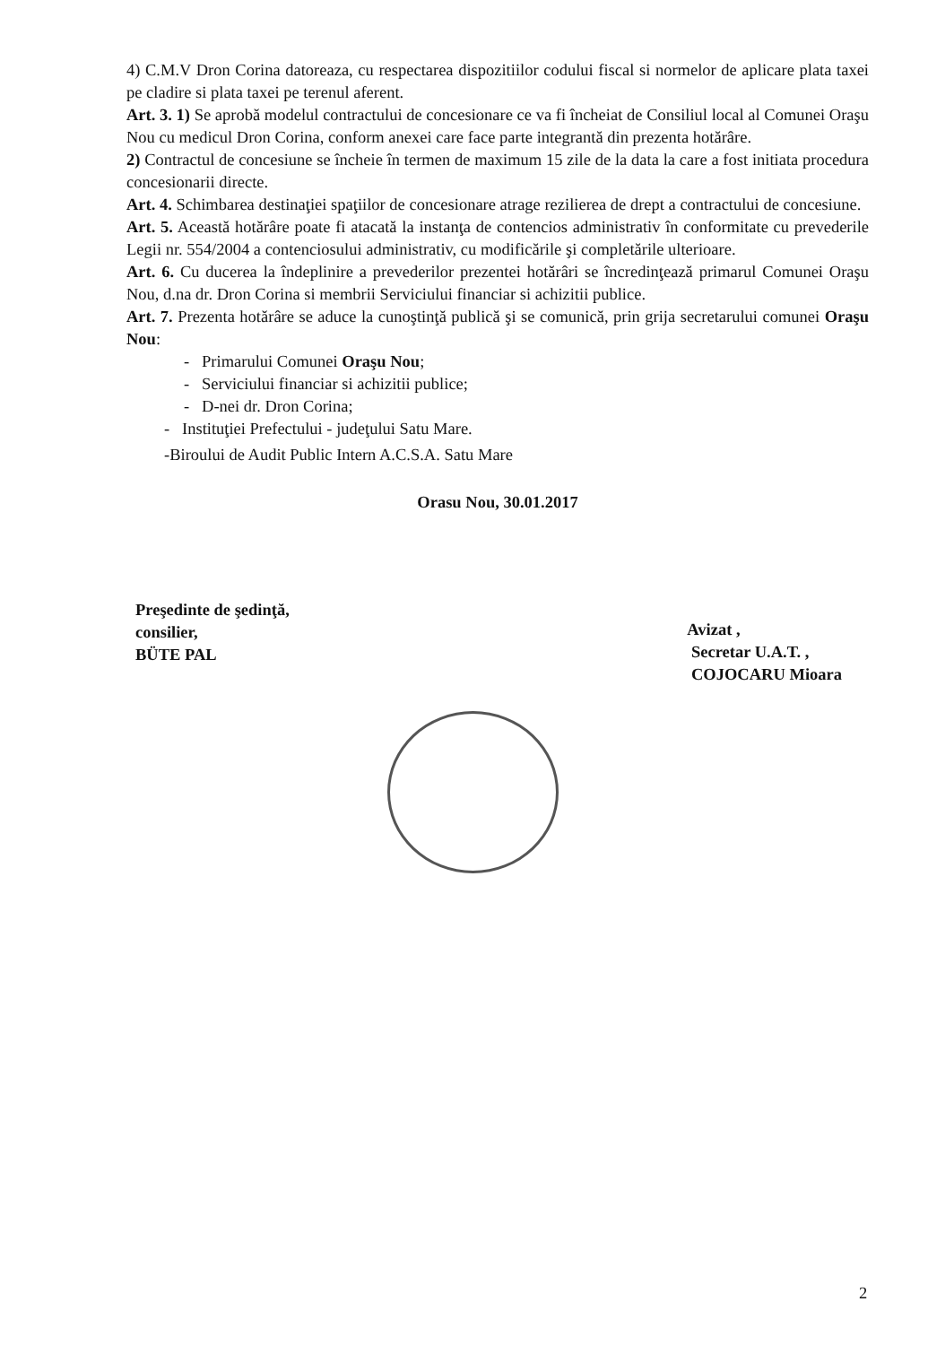4) C.M.V Dron Corina datoreaza, cu respectarea dispozitiilor codului fiscal si normelor de aplicare plata taxei pe cladire si plata taxei pe terenul aferent.
Art. 3. 1) Se aprobă modelul contractului de concesionare ce va fi încheiat de Consiliul local al Comunei Oraşu Nou cu medicul Dron Corina, conform anexei care face parte integrantă din prezenta hotărâre.
2) Contractul de concesiune se încheie în termen de maximum 15 zile de la data la care a fost initiata procedura concesionarii directe.
Art. 4. Schimbarea destinaţiei spaţiilor de concesionare atrage rezilierea de drept a contractului de concesiune.
Art. 5. Această hotărâre poate fi atacată la instanţa de contencios administrativ în conformitate cu prevederile Legii nr. 554/2004 a contenciosului administrativ, cu modificările şi completările ulterioare.
Art. 6. Cu ducerea la îndeplinire a prevederilor prezentei hotărâri se încredinţează primarul Comunei Oraşu Nou, d.na dr. Dron Corina si membrii Serviciului financiar si achizitii publice.
Art. 7. Prezenta hotărâre se aduce la cunoştinţă publică şi se comunică, prin grija secretarului comunei Oraşu Nou:
- Primarului Comunei Oraşu Nou;
- Serviciului financiar si achizitii publice;
- D-nei dr. Dron Corina;
- Instituţiei Prefectului - judeţului Satu Mare.
-Biroului de Audit Public Intern A.C.S.A. Satu Mare
Orasu Nou, 30.01.2017
Preşedinte de şedinţă,
consilier,
BÜTE PAL
Avizat ,
Secretar U.A.T. ,
COJOCARU Mioara
2